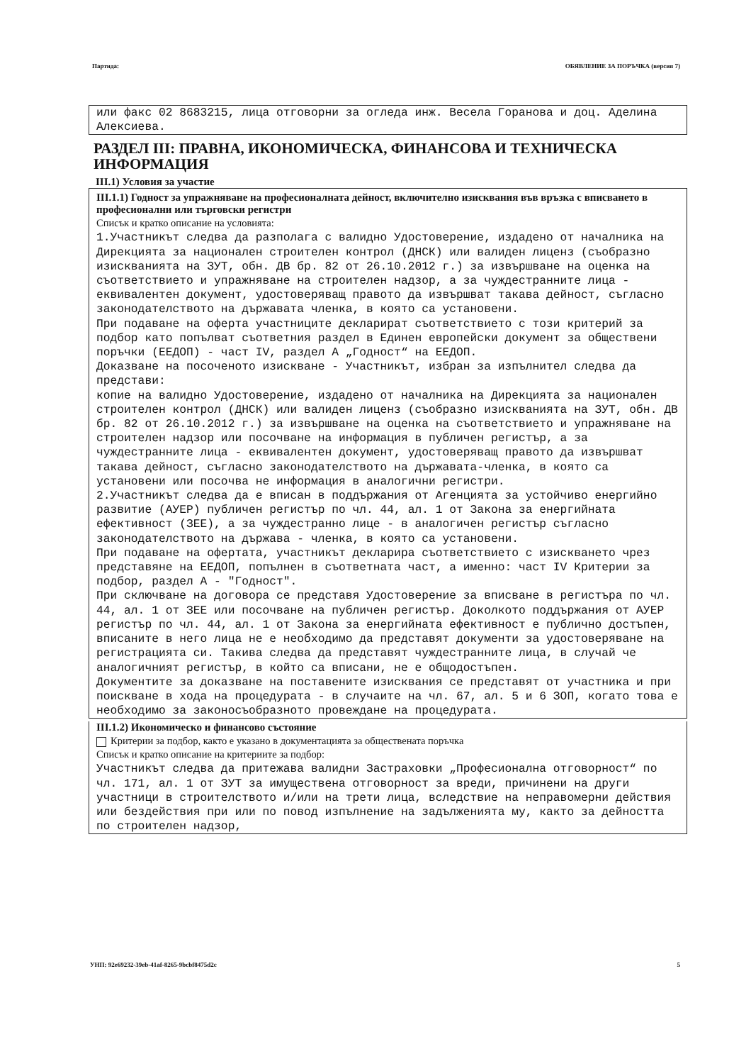Партида: ОБЯВЛЕНИЕ ЗА ПОРЪЧКА (версия 7)
или факс 02 8683215, лица отговорни за огледа инж. Весела Горанова и доц. Аделина Алексиева.
РАЗДЕЛ III: ПРАВНА, ИКОНОМИЧЕСКА, ФИНАНСОВА И ТЕХНИЧЕСКА ИНФОРМАЦИЯ
III.1) Условия за участие
III.1.1) Годност за упражняване на професионалната дейност, включително изисквания във връзка с вписването в професионални или търговски регистри
Списък и кратко описание на условията:
1.Участникът следва да разполага с валидно Удостоверение, издадено от началника на Дирекцията за национален строителен контрол (ДНСК) или валиден лиценз (съобразно изискванията на ЗУТ, обн. ДВ бр. 82 от 26.10.2012 г.) за извършване на оценка на съответствието и упражняване на строителен надзор, а за чуждестранните лица - еквивалентен документ, удостоверяващ правото да извършват такава дейност, съгласно законодателството на държавата членка, в която са установени.
При подаване на оферта участниците декларират съответствието с този критерий за подбор като попълват съответния раздел в Единен европейски документ за обществени поръчки (ЕЕДОП) - част IV, раздел А „Годност“ на ЕЕДОП.
Доказване на посоченото изискване - Участникът, избран за изпълнител следва да представи:
копие на валидно Удостоверение, издадено от началника на Дирекцията за национален строителен контрол (ДНСК) или валиден лиценз (съобразно изискванията на ЗУТ, обн. ДВ бр. 82 от 26.10.2012 г.) за извършване на оценка на съответствието и упражняване на строителен надзор или посочване на информация в публичен регистър, а за чуждестранните лица - еквивалентен документ, удостоверяващ правото да извършват такава дейност, съгласно законодателството на държавата-членка, в която са установени или посочва не информация в аналогични регистри.
2.Участникът следва да е вписан в поддържания от Агенцията за устойчиво енергийно развитие (АУЕР) публичен регистър по чл. 44, ал. 1 от Закона за енергийната ефективност (ЗЕЕ), а за чуждестранно лице - в аналогичен регистър съгласно законодателството на държава - членка, в която са установени.
При подаване на офертата, участникът декларира съответствието с изискването чрез представяне на ЕЕДОП, попълнен в съответната част, а именно: част IV Критерии за подбор, раздел А - "Годност".
При сключване на договора се представя Удостоверение за вписване в регистъра по чл. 44, ал. 1 от ЗЕЕ или посочване на публичен регистър. Доколкото поддържания от АУЕР регистър по чл. 44, ал. 1 от Закона за енергийната ефективност е публично достъпен, вписаните в него лица не е необходимо да представят документи за удостоверяване на регистрацията си. Такива следва да представят чуждестранните лица, в случай че аналогичният регистър, в който са вписани, не е общодостъпен.
Документите за доказване на поставените изисквания се представят от участника и при поискване в хода на процедурата - в случаите на чл. 67, ал. 5 и 6 ЗОП, когато това е необходимо за законосъобразното провеждане на процедурата.
III.1.2) Икономическо и финансово състояние
Критерии за подбор, както е указано в документацията за обществената поръчка
Списък и кратко описание на критериите за подбор:
Участникът следва да притежава валидни Застраховки „Професионална отговорност“ по чл. 171, ал. 1 от ЗУТ за имуществена отговорност за вреди, причинени на други участници в строителството и/или на трети лица, вследствие на неправомерни действия или бездействия при или по повод изпълнение на задълженията му, както за дейността по строителен надзор,
УНП: 92e69232-39eb-41af-8265-9bcbf8475d2c 5